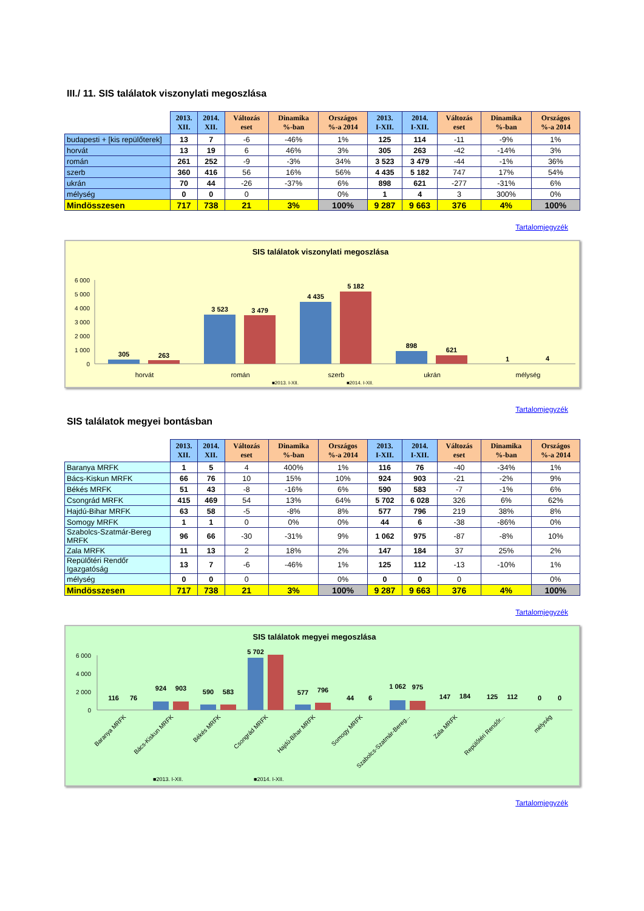III./ 11. SIS találatok viszonylati megoszlása
| | 2013. XII. | 2014. XII. | Változás eset | Dinamika %-ban | Országos %-a 2014 | 2013. I-XII. | 2014. I-XII. | Változás eset | Dinamika %-ban | Országos %-a 2014 |
| --- | --- | --- | --- | --- | --- | --- | --- | --- | --- | --- |
| budapesti + [kis repülőterek] | 13 | 7 | -6 | -46% | 1% | 125 | 114 | -11 | -9% | 1% |
| horvát | 13 | 19 | 6 | 46% | 3% | 305 | 263 | -42 | -14% | 3% |
| román | 261 | 252 | -9 | -3% | 34% | 3 523 | 3 479 | -44 | -1% | 36% |
| szerb | 360 | 416 | 56 | 16% | 56% | 4 435 | 5 182 | 747 | 17% | 54% |
| ukrán | 70 | 44 | -26 | -37% | 6% | 898 | 621 | -277 | -31% | 6% |
| mélység | 0 | 0 | 0 | | 0% | 1 | 4 | 3 | 300% | 0% |
| Mindösszesen | 717 | 738 | 21 | 3% | 100% | 9 287 | 9 663 | 376 | 4% | 100% |
Tartalomjegyzék
SIS találatok viszonylati megoszlása
6 000
5 000
4 000
3 000
2 000
1 000
0
305
263
3 523
3 479
4 435
5 182
898
621
1
4
horvát
román
szerb
ukrán
mélység
■2013. I-XII.
■2014. I-XII.
Tartalomjegyzék
SIS találatok megyei bontásban
| | 2013. XII. | 2014. XII. | Változás eset | Dinamika %-ban | Országos %-a 2014 | 2013. I-XII. | 2014. I-XII. | Változás eset | Dinamika %-ban | Országos %-a 2014 |
| --- | --- | --- | --- | --- | --- | --- | --- | --- | --- | --- |
| Baranya MRFK | 1 | 5 | 4 | 400% | 1% | 116 | 76 | -40 | -34% | 1% |
| Bács-Kiskun MRFK | 66 | 76 | 10 | 15% | 10% | 924 | 903 | -21 | -2% | 9% |
| Békés MRFK | 51 | 43 | -8 | -16% | 6% | 590 | 583 | -7 | -1% | 6% |
| Csongrád MRFK | 415 | 469 | 54 | 13% | 64% | 5 702 | 6 028 | 326 | 6% | 62% |
| Hajdú-Bihar MRFK | 63 | 58 | -5 | -8% | 8% | 577 | 796 | 219 | 38% | 8% |
| Somogy MRFK | 1 | 1 | 0 | 0% | 0% | 44 | 6 | -38 | -86% | 0% |
| Szabolcs-Szatmár-Bereg MRFK | 96 | 66 | -30 | -31% | 9% | 1 062 | 975 | -87 | -8% | 10% |
| Zala MRFK | 11 | 13 | 2 | 18% | 2% | 147 | 184 | 37 | 25% | 2% |
| Repülőtéri Rendőr Igazgatóság | 13 | 7 | -6 | -46% | 1% | 125 | 112 | -13 | -10% | 1% |
| mélység | 0 | 0 | 0 | | 0% | 0 | 0 | 0 | | 0% |
| Mindösszesen | 717 | 738 | 21 | 3% | 100% | 9 287 | 9 663 | 376 | 4% | 100% |
Tartalomjegyzék
SIS találatok megyei megoszlása
6 000
4 000
2 000
0
116
76
924
903
590
583
5 702
577
796
44
6
1 062
975
147
184
125
112
0
0
Baranya MRFK
Bács-Kiskun MRFK
Békés MRFK
Csongrád MRFK
Hajdú-Bihar MRFK
Somogy MRFK
Szabolcs-Szatmár-Bereg...
Zala MRFK
Repülőtéri Rendőr...
mélység
■2013. I-XII.
■2014. I-XII.
Tartalomjegyzék